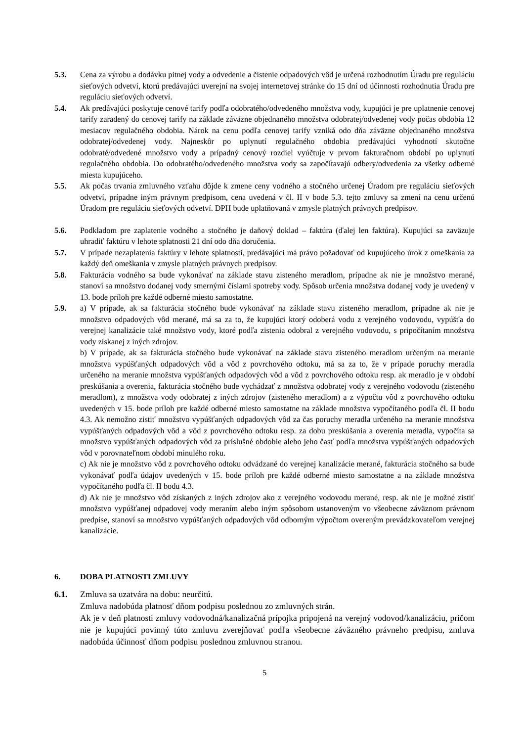5.3. Cena za výrobu a dodávku pitnej vody a odvedenie a čistenie odpadových vôd je určená rozhodnutím Úradu pre reguláciu sieťových odvetví, ktorú predávajúci uverejní na svojej internetovej stránke do 15 dní od účinnosti rozhodnutia Úradu pre reguláciu sieťových odvetví.
5.4. Ak predávajúci poskytuje cenové tarify podľa odobratého/odvedeného množstva vody, kupujúci je pre uplatnenie cenovej tarify zaradený do cenovej tarify na základe záväzne objednaného množstva odobratej/odvedenej vody počas obdobia 12 mesiacov regulačného obdobia. Nárok na cenu podľa cenovej tarify vzniká odo dňa záväzne objednaného množstva odobratej/odvedenej vody. Najneskôr po uplynutí regulačného obdobia predávajúci vyhodnotí skutočne odobraté/odvedené množstvo vody a prípadný cenový rozdiel vyúčtuje v prvom fakturačnom období po uplynutí regulačného obdobia. Do odobratého/odvedeného množstva vody sa započítavajú odbery/odvedenia za všetky odberné miesta kupujúceho.
5.5. Ak počas trvania zmluvného vzťahu dôjde k zmene ceny vodného a stočného určenej Úradom pre reguláciu sieťových odvetví, prípadne iným právnym predpisom, cena uvedená v čl. II v bode 5.3. tejto zmluvy sa zmení na cenu určenú Úradom pre reguláciu sieťových odvetví. DPH bude uplatňovaná v zmysle platných právnych predpisov.
5.6. Podkladom pre zaplatenie vodného a stočného je daňový doklad – faktúra (ďalej len faktúra). Kupujúci sa zaväzuje uhradiť faktúru v lehote splatnosti 21 dní odo dňa doručenia.
5.7. V prípade nezaplatenia faktúry v lehote splatnosti, predávajúci má právo požadovať od kupujúceho úrok z omeškania za každý deň omeškania v zmysle platných právnych predpisov.
5.8. Fakturácia vodného sa bude vykonávať na základe stavu zisteného meradlom, prípadne ak nie je množstvo merané, stanoví sa množstvo dodanej vody smernými číslami spotreby vody. Spôsob určenia množstva dodanej vody je uvedený v 13. bode príloh pre každé odberné miesto samostatne.
5.9. a) V prípade, ak sa fakturácia stočného bude vykonávať na základe stavu zisteného meradlom, prípadne ak nie je množstvo odpadových vôd merané, má sa za to, že kupujúci ktorý odoberá vodu z verejného vodovodu, vypúšťa do verejnej kanalizácie také množstvo vody, ktoré podľa zistenia odobral z verejného vodovodu, s pripočítaním množstva vody získanej z iných zdrojov.
b) V prípade, ak sa fakturácia stočného bude vykonávať na základe stavu zisteného meradlom určeným na meranie množstva vypúšťaných odpadových vôd a vôd z povrchového odtoku, má sa za to, že v prípade poruchy meradla určeného na meranie množstva vypúšťaných odpadových vôd a vôd z povrchového odtoku resp. ak meradlo je v období preskúšania a overenia, fakturácia stočného bude vychádzať z množstva odobratej vody z verejného vodovodu (zisteného meradlom), z množstva vody odobratej z iných zdrojov (zisteného meradlom) a z výpočtu vôd z povrchového odtoku uvedených v 15. bode príloh pre každé odberné miesto samostatne na základe množstva vypočítaného podľa čl. II bodu 4.3. Ak nemožno zistiť množstvo vypúšťaných odpadových vôd za čas poruchy meradla určeného na meranie množstva vypúšťaných odpadových vôd a vôd z povrchového odtoku resp. za dobu preskúšania a overenia meradla, vypočíta sa množstvo vypúšťaných odpadových vôd za príslušné obdobie alebo jeho časť podľa množstva vypúšťaných odpadových vôd v porovnateľnom období minulého roku.
c) Ak nie je množstvo vôd z povrchového odtoku odvádzané do verejnej kanalizácie merané, fakturácia stočného sa bude vykonávať podľa údajov uvedených v 15. bode príloh pre každé odberné miesto samostatne a na základe množstva vypočítaného podľa čl. II bodu 4.3.
d) Ak nie je množstvo vôd získaných z iných zdrojov ako z verejného vodovodu merané, resp. ak nie je možné zistiť množstvo vypúšťanej odpadovej vody meraním alebo iným spôsobom ustanoveným vo všeobecne záväznom právnom predpise, stanoví sa množstvo vypúšťaných odpadových vôd odborným výpočtom overeným prevádzkovateľom verejnej kanalizácie.
6. DOBA PLATNOSTI ZMLUVY
6.1. Zmluva sa uzatvára na dobu: neurčitú.
Zmluva nadobúda platnosť dňom podpisu poslednou zo zmluvných strán.
Ak je v deň platnosti zmluvy vodovodná/kanalizačná prípojka pripojená na verejný vodovod/kanalizáciu, pričom nie je kupujúci povinný túto zmluvu zverejňovať podľa všeobecne záväzného právneho predpisu, zmluva nadobúda účinnosť dňom podpisu poslednou zmluvnou stranou.
5